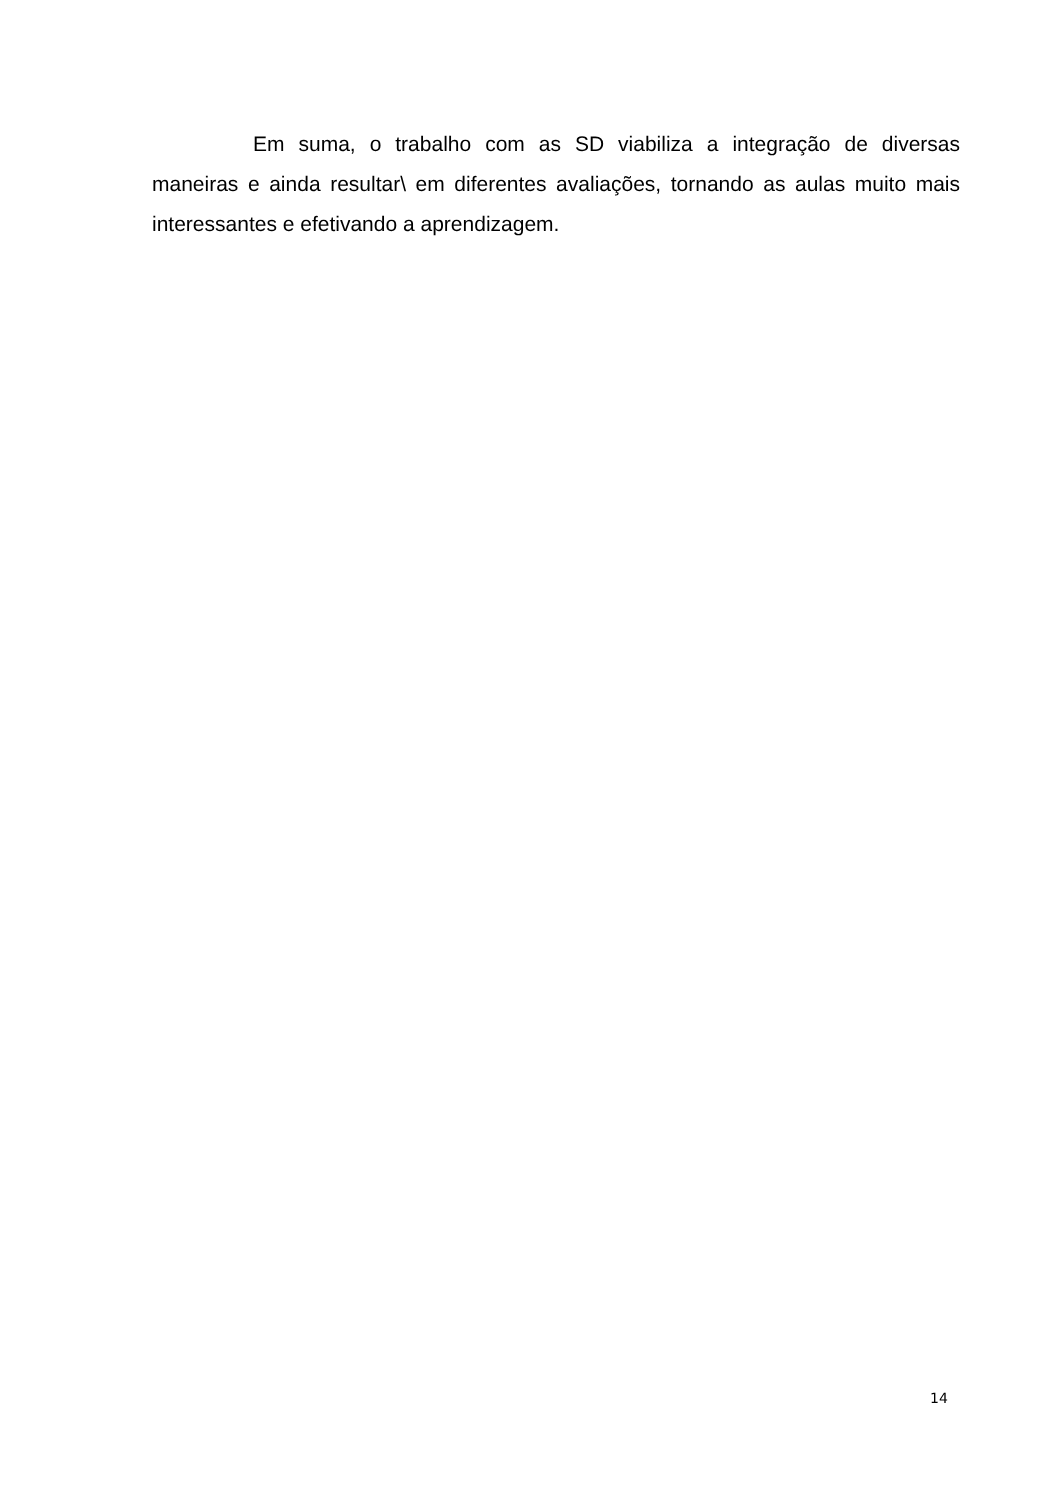Em suma, o trabalho com as SD viabiliza a integração de diversas maneiras e ainda resultar\ em diferentes avaliações, tornando as aulas muito mais interessantes e efetivando a aprendizagem.
14